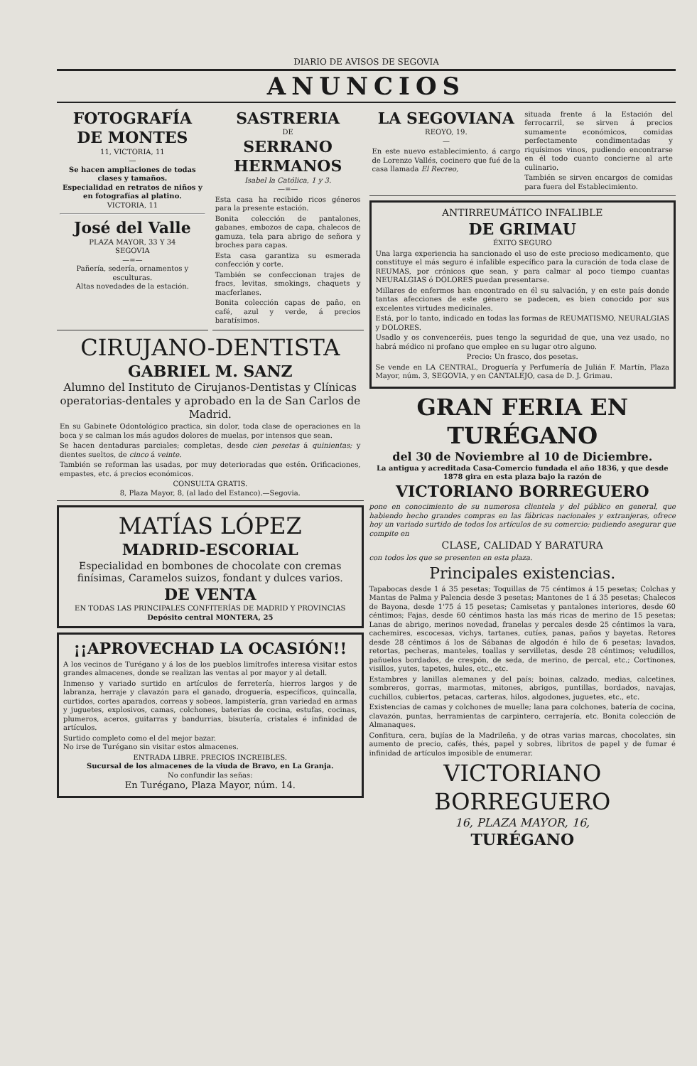DIARIO DE AVISOS DE SEGOVIA
ANUNCIOS
FOTOGRAFÍA DE MONTES
11, VICTORIA, 11
—
Se hacen ampliaciones de todas clases y tamaños.
Especialidad en retratos de niños y en fotografías al platino.
VICTORIA, 11
José del Valle
PLAZA MAYOR, 33 Y 34
SEGOVIA
—=—
Pañería, sedería, ornamentos y esculturas.
Altas novedades de la estación.
SASTRERIA
DE
SERRANO HERMANOS
Isabel la Católica, 1 y 3.
—=—
Esta casa ha recibido ricos géneros para la presente estación.
Bonita colección de pantalones, gabanes, embozos de capa, chalecos de gamuza, tela para abrigo de señora y broches para capas.
Esta casa garantiza su esmerada confección y corte.
También se confeccionan trajes de fracs, levitas, smokings, chaquets y macferlanes.
Bonita colección capas de paño, en café, azul y verde, á precios baratísimos.
CIRUJANO-DENTISTA
GABRIEL M. SANZ
Alumno del Instituto de Cirujanos-Dentistas y Clínicas operatorias-dentales y aprobado en la de San Carlos de Madrid.
En su Gabinete Odontológico practica, sin dolor, toda clase de operaciones en la boca y se calman los más agudos dolores de muelas, por intensos que sean.
Se hacen dentaduras parciales; completas, desde cien pesetas á quinientas; y dientes sueltos, de cinco á veinte.
También se reforman las usadas, por muy deterioradas que estén. Orificaciones, empastes, etc. á precios económicos.
CONSULTA GRATIS.
8, Plaza Mayor, 8, (al lado del Estanco).—Segovia.
MATÍAS LÓPEZ
MADRID-ESCORIAL
Especialidad en bombones de chocolate con cremas finísimas, Caramelos suizos, fondant y dulces varios.
DE VENTA
EN TODAS LAS PRINCIPALES CONFITERÍAS DE MADRID Y PROVINCIAS
Depósito central MONTERA, 25
¡¡APROVECHAD LA OCASIÓN!!
A los vecinos de Turégano y á los de los pueblos limítrofes interesa visitar estos grandes almacenes, donde se realizan las ventas al por mayor y al detall.
Inmenso y variado surtido en artículos de ferretería, hierros largos y de labranza, herraje y clavazón para el ganado, droguería, específicos, quincalla, curtidos, cortes aparados, correas y sobeos, lampistería, gran variedad en armas y juguetes, explosivos, camas, colchones, baterías de cocina, estufas, cocinas, plumeros, aceros, guitarras y bandurrias, bisutería, cristales é infinidad de artículos.
Surtido completo como el del mejor bazar.
No irse de Turégano sin visitar estos almacenes.
ENTRADA LIBRE. PRECIOS INCREIBLES.
Sucursal de los almacenes de la viuda de Bravo, en La Granja.
No confundir las señas:
En Turégano, Plaza Mayor, núm. 14.
LA SEGOVIANA
REOYO, 19.
—
En este nuevo establecimiento, á cargo de Lorenzo Vallés, cocinero que fué de la casa llamada El Recreo,
situada frente á la Estación del ferrocarril, se sirven á precios sumamente económicos, comidas perfectamente condimentadas y riquísimos vinos, pudiendo encontrarse en él todo cuanto concierne al arte culinario.
También se sirven encargos de comidas para fuera del Establecimiento.
ANTIRREUMÁTICO INFALIBLE
DE GRIMAU
ÉXITO SEGURO
Una larga experiencia ha sancionado el uso de este precioso medicamento, que constituye el más seguro é infalible específico para la curación de toda clase de REUMAS, por crónicos que sean, y para calmar al poco tiempo cuantas NEURALGIAS ó DOLORES puedan presentarse.
Millares de enfermos han encontrado en él su salvación, y en este país donde tantas afecciones de este género se padecen, es bien conocido por sus excelentes virtudes medicinales.
Está, por lo tanto, indicado en todas las formas de REUMATISMO, NEURALGIAS y DOLORES.
Usadlo y os convenceréis, pues tengo la seguridad de que, una vez usado, no habrá médico ni profano que emplee en su lugar otro alguno.
Precio: Un frasco, dos pesetas.
Se vende en LA CENTRAL, Droguería y Perfumería de Julián F. Martín, Plaza Mayor, núm. 3, SEGOVIA, y en CANTALEJO, casa de D. J. Grimau.
GRAN FERIA EN TURÉGANO
del 30 de Noviembre al 10 de Diciembre.
La antigua y acreditada Casa-Comercio fundada el año 1836, y que desde 1878 gira en esta plaza bajo la razón de
VICTORIANO BORREGUERO
pone en conocimiento de su numerosa clientela y del público en general, que habiendo hecho grandes compras en las fábricas nacionales y extranjeras, ofrece hoy un variado surtido de todos los artículos de su comercio; pudiendo asegurar que compite en
CLASE, CALIDAD Y BARATURA
con todos los que se presenten en esta plaza.
Principales existencias.
Tapabocas desde 1 á 35 pesetas; Toquillas de 75 céntimos á 15 pesetas; Colchas y Mantas de Palma y Palencia desde 3 pesetas; Mantones de 1 á 35 pesetas; Chalecos de Bayona, desde 1'75 á 15 pesetas; Camisetas y pantalones interiores, desde 60 céntimos; Fajas, desde 60 céntimos hasta las más ricas de merino de 15 pesetas; Lanas de abrigo, merinos novedad, franelas y percales desde 25 céntimos la vara, cachemires, escocesas, vichys, tartanes, cutíes, panas, paños y bayetas. Retores desde 28 céntimos á los de Sábanas de algodón é hilo de 6 pesetas; lavados, retortas, pecheras, manteles, toallas y servilletas, desde 28 céntimos; veludillos, pañuelos bordados, de crespón, de seda, de merino, de percal, etc.; Cortinones, visillos, yutes, tapetes, hules, etc., etc.
Estambres y lanillas alemanes y del país; boinas, calzado, medias, calcetines, sombreros, gorras, marmotas, mitones, abrigos, puntillas, bordados, navajas, cuchillos, cubiertos, petacas, carteras, hilos, algodones, juguetes, etc., etc.
Existencias de camas y colchones de muelle; lana para colchones, batería de cocina, clavazón, puntas, herramientas de carpintero, cerrajería, etc. Bonita colección de Almanaques.
Confitura, cera, bujías de la Madrileña, y de otras varias marcas, chocolates, sin aumento de precio, cafés, thés, papel y sobres, libritos de papel y de fumar é infinidad de artículos imposible de enumerar.
VICTORIANO BORREGUERO
16, PLAZA MAYOR, 16,
TURÉGANO